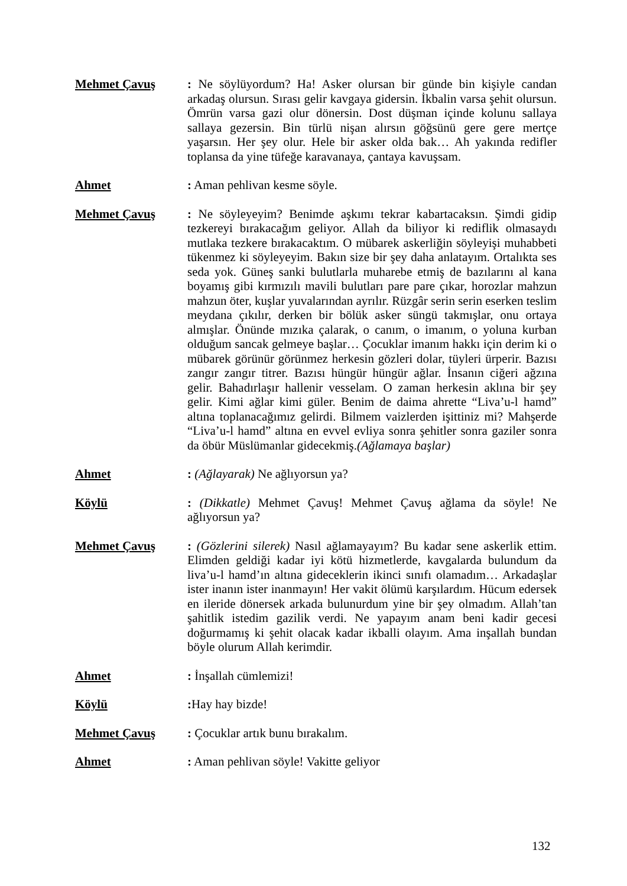Mehmet Çavuş : Ne söylüyordum? Ha! Asker olursan bir günde bin kişiyle candan arkadaş olursun. Sırası gelir kavgaya gidersin. İkbalin varsa şehit olursun. Ömrün varsa gazi olur dönersin. Dost düşman içinde kolunu sallaya sallaya gezersin. Bin türlü nişan alırsın göğsünü gere gere mertçe yaşarsın. Her şey olur. Hele bir asker olda bak… Ah yakında redifler toplansa da yine tüfeğe karavanaya, çantaya kavuşsam.
Ahmet : Aman pehlivan kesme söyle.
Mehmet Çavuş : Ne söyleyeyim? Benimde aşkımı tekrar kabartacaksın. Şimdi gidip tezkereyi bırakacağım geliyor. Allah da biliyor ki rediflik olmasaydı mutlaka tezkere bırakacaktım. O mübarek askerliğin söyleyişi muhabbeti tükenmez ki söyleyeyim. Bakın size bir şey daha anlatayım. Ortalıkta ses seda yok. Güneş sanki bulutlarla muharebe etmiş de bazılarını al kana boyamış gibi kırmızılı mavili bulutları pare pare çıkar, horozlar mahzun mahzun öter, kuşlar yuvalarından ayrılır. Rüzgâr serin serin eserken teslim meydana çıkılır, derken bir bölük asker süngü takmışlar, onu ortaya almışlar. Önünde mızıka çalarak, o canım, o imanım, o yoluna kurban olduğum sancak gelmeye başlar… Çocuklar imanım hakkı için derim ki o mübarek görünür görünmez herkesin gözleri dolar, tüyleri ürperir. Bazısı zangır zangır titrer. Bazısı hüngür hüngür ağlar. İnsanın ciğeri ağzına gelir. Bahadırlaşır hallenir vesselam. O zaman herkesin aklına bir şey gelir. Kimi ağlar kimi güler. Benim de daima ahrette “Liva’u-l hamd” altına toplanacağımız gelirdi. Bilmem vaizlerden işittiniz mi? Mahşerde “Liva’u-l hamd” altına en evvel evliya sonra şehitler sonra gaziler sonra da öbür Müslümanlar gidecekmiş.(Ağlamaya başlar)
Ahmet : (Ağlayarak) Ne ağlıyorsun ya?
Köylü : (Dikkatle) Mehmet Çavuş! Mehmet Çavuş ağlama da söyle! Ne ağlıyorsun ya?
Mehmet Çavuş : (Gözlerini silerek) Nasıl ağlamayayım? Bu kadar sene askerlik ettim. Elimden geldiği kadar iyi kötü hizmetlerde, kavgalarda bulundum da liva’u-l hamd’ın altına gideceklerin ikinci sınıfı olamadım… Arkadaşlar ister inanın ister inanmayın! Her vakit ölümü karşılardım. Hücum edersek en ileride dönersek arkada bulunurdum yine bir şey olmadım. Allah’tan şahitlik istedim gazilik verdi. Ne yapayım anam beni kadir gecesi doğurmamış ki şehit olacak kadar ikballi olayım. Ama inşallah bundan böyle olurum Allah kerimdir.
Ahmet : İnşallah cümlemizi!
Köylü : Hay hay bizde!
Mehmet Çavuş : Çocuklar artık bunu bırakalım.
Ahmet : Aman pehlivan söyle! Vakitte geliyor
132